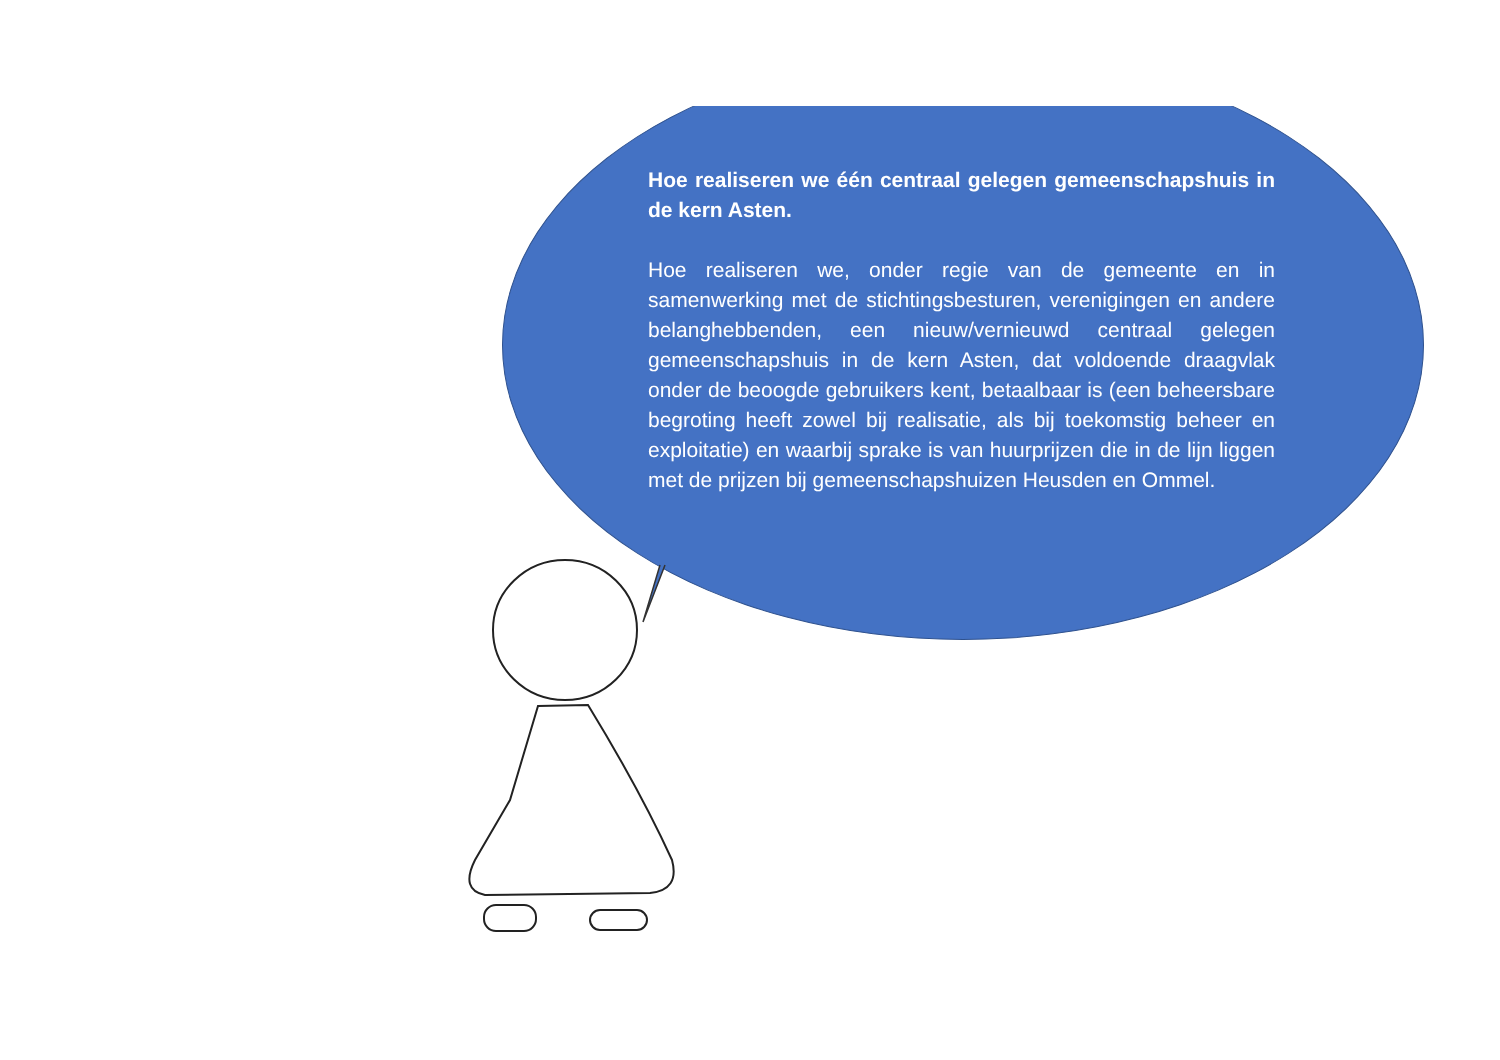Hoe realiseren we één centraal gelegen gemeenschapshuis in de kern Asten.
Hoe realiseren we, onder regie van de gemeente en in samenwerking met de stichtingsbesturen, verenigingen en andere belanghebbenden, een nieuw/vernieuwd centraal gelegen gemeenschapshuis in de kern Asten, dat voldoende draagvlak onder de beoogde gebruikers kent, betaalbaar is (een beheersbare begroting heeft zowel bij realisatie, als bij toekomstig beheer en exploitatie) en waarbij sprake is van huurprijzen die in de lijn liggen met de prijzen bij gemeenschapshuizen Heusden en Ommel.